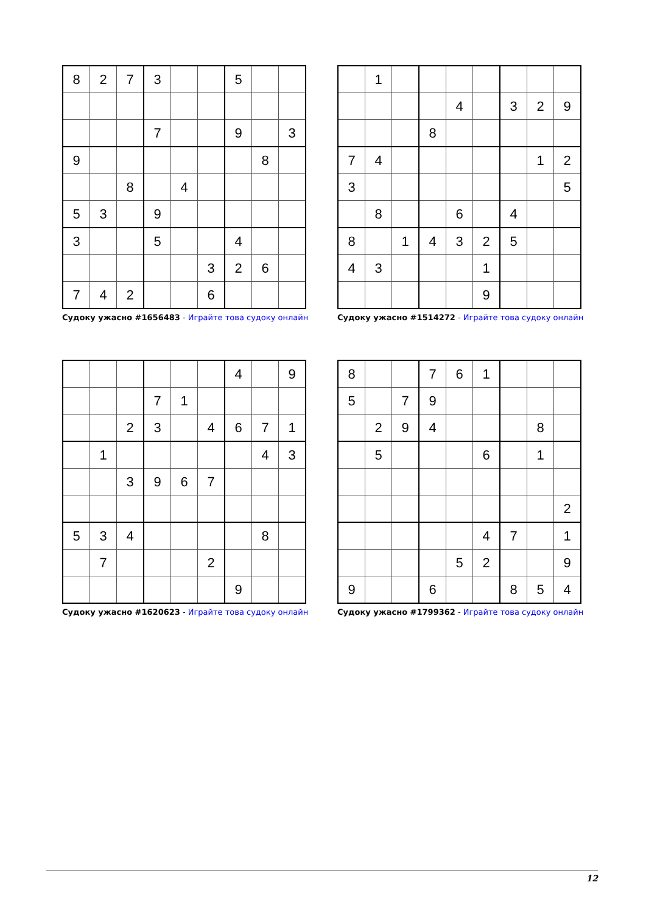| 8 | 2 | 7 | 3 | | | 5 | | |
| | | | 7 | | | 9 | | 3 |
| 9 | | | | | | | 8 | |
| | | 8 | | 4 | | | | |
| 5 | 3 | | 9 | | | | | |
| 3 | | | 5 | | | 4 | | |
| | | | | | 3 | 2 | 6 | |
| 7 | 4 | 2 | | | 6 | | | |
Судоку ужасно #1656483 - Играйте това судоку онлайн
| | 1 | | | | | | | |
| | | | | 4 | | 3 | 2 | 9 |
| | | | 8 | | | | | |
| 7 | 4 | | | | | | 1 | 2 |
| 3 | | | | | | | | 5 |
| | 8 | | | 6 | | 4 | | |
| 8 | | 1 | 4 | 3 | 2 | 5 | | |
| 4 | 3 | | | | 1 | | | |
| | | | | | 9 | | | |
Судоку ужасно #1514272 - Играйте това судоку онлайн
| | | | | | | 4 | | 9 |
| | | | 7 | 1 | | | | |
| | | 2 | 3 | | 4 | 6 | 7 | 1 |
| | 1 | | | | | | 4 | 3 |
| | | 3 | 9 | 6 | 7 | | | |
| 5 | 3 | 4 | | | | | 8 | |
| | 7 | | | | 2 | | | |
| | | | | | | 9 | | |
Судоку ужасно #1620623 - Играйте това судоку онлайн
| 8 | | | 7 | 6 | 1 | | | |
| 5 | | 7 | 9 | | | | | |
| | 2 | 9 | 4 | | | | 8 | |
| | 5 | | | | 6 | | 1 | |
| | | | | | | | | 2 |
| | | | | | 4 | 7 | | 1 |
| | | | | 5 | 2 | | | 9 |
| 9 | | | 6 | | | 8 | 5 | 4 |
Судоку ужасно #1799362 - Играйте това судоку онлайн
12